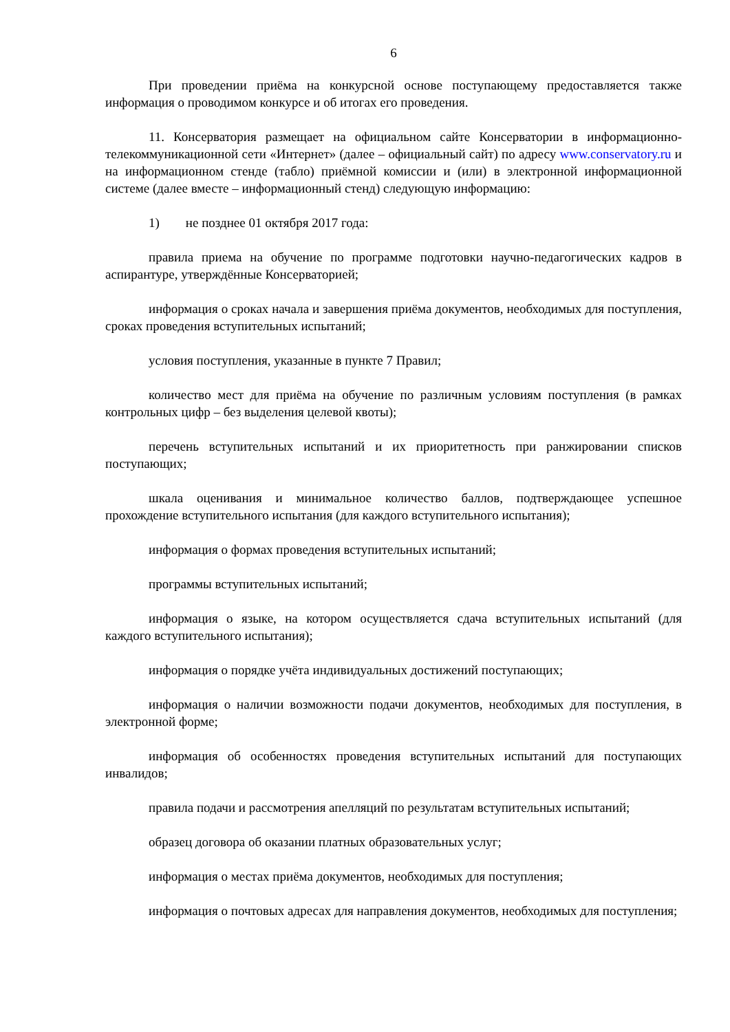6
При проведении приёма на конкурсной основе поступающему предоставляется также информация о проводимом конкурсе и об итогах его проведения.
11. Консерватория размещает на официальном сайте Консерватории в информационно-телекоммуникационной сети «Интернет» (далее – официальный сайт) по адресу www.conservatory.ru и на информационном стенде (табло) приёмной комиссии и (или) в электронной информационной системе (далее вместе – информационный стенд) следующую информацию:
1) не позднее 01 октября 2017 года:
правила приема на обучение по программе подготовки научно-педагогических кадров в аспирантуре, утверждённые Консерваторией;
информация о сроках начала и завершения приёма документов, необходимых для поступления, сроках проведения вступительных испытаний;
условия поступления, указанные в пункте 7 Правил;
количество мест для приёма на обучение по различным условиям поступления (в рамках контрольных цифр – без выделения целевой квоты);
перечень вступительных испытаний и их приоритетность при ранжировании списков поступающих;
шкала оценивания и минимальное количество баллов, подтверждающее успешное прохождение вступительного испытания (для каждого вступительного испытания);
информация о формах проведения вступительных испытаний;
программы вступительных испытаний;
информация о языке, на котором осуществляется сдача вступительных испытаний (для каждого вступительного испытания);
информация о порядке учёта индивидуальных достижений поступающих;
информация о наличии возможности подачи документов, необходимых для поступления, в электронной форме;
информация об особенностях проведения вступительных испытаний для поступающих инвалидов;
правила подачи и рассмотрения апелляций по результатам вступительных испытаний;
образец договора об оказании платных образовательных услуг;
информация о местах приёма документов, необходимых для поступления;
информация о почтовых адресах для направления документов, необходимых для поступления;